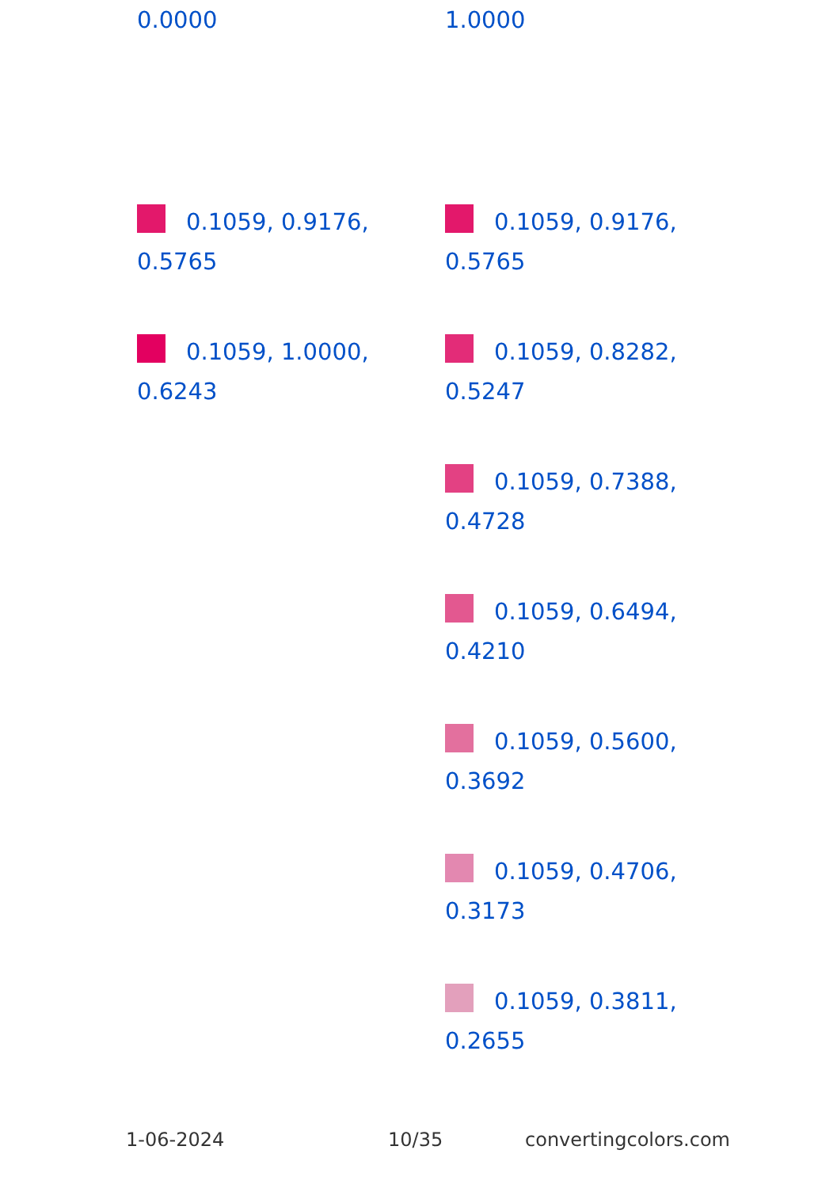0.0000 1.0000
0.1059, 0.9176, 0.5765
0.1059, 1.0000, 0.6243
0.1059, 0.9176, 0.5765
0.1059, 0.8282, 0.5247
0.1059, 0.7388, 0.4728
0.1059, 0.6494, 0.4210
0.1059, 0.5600, 0.3692
0.1059, 0.4706, 0.3173
0.1059, 0.3811, 0.2655
1-06-2024 10/35 convertingcolors.com